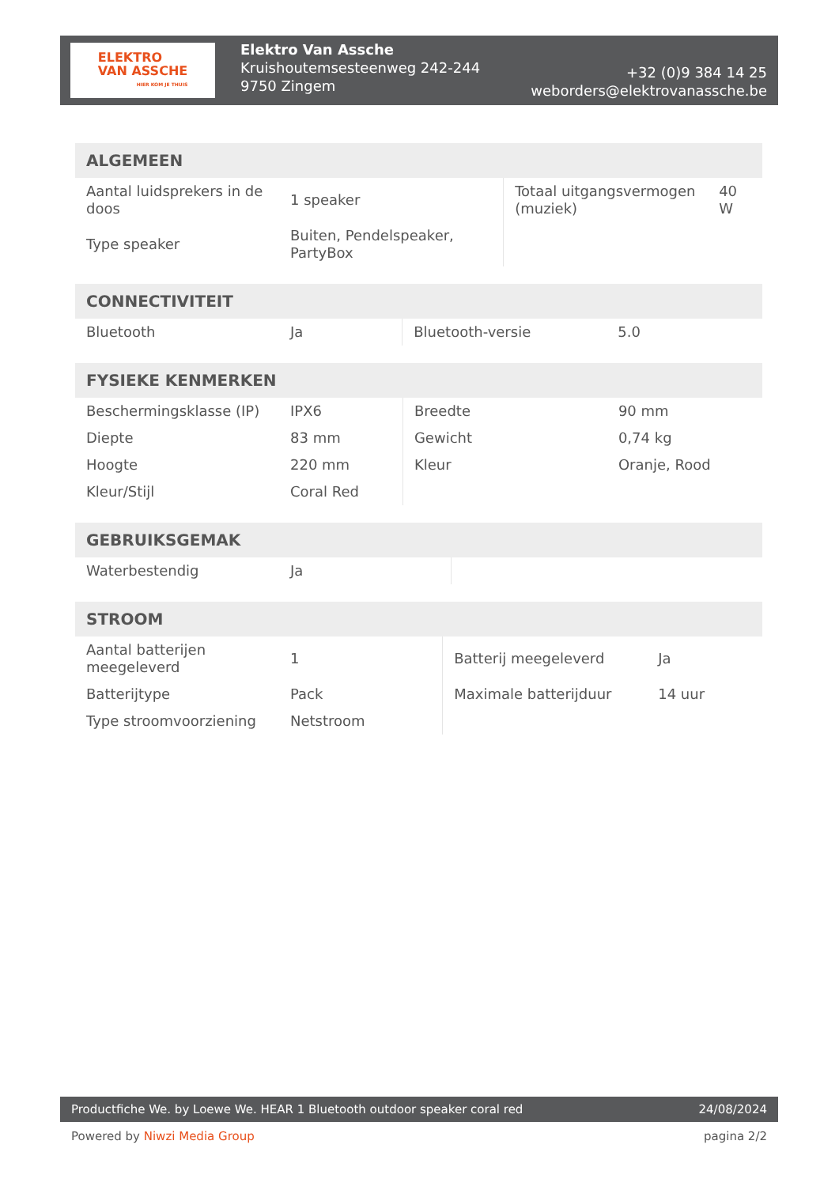ELEKTRO
VAN ASSCHE
HIER KOM JE THUIS
Elektro Van Assche
Kruishoutemsesteenweg 242-244
9750 Zingem
+32 (0)9 384 14 25
weborders@elektrovanassche.be
| ALGEMEEN | | | |
| --- | --- | --- | --- |
| Aantal luidsprekers in de doos | 1 speaker | Totaal uitgangsvermogen (muziek) | 40 W |
| Type speaker | Buiten, Pendelspeaker, PartyBox | | |
| CONNECTIVITEIT | | | |
| --- | --- | --- | --- |
| Bluetooth | Ja | Bluetooth-versie | 5.0 |
| FYSIEKE KENMERKEN | | | |
| --- | --- | --- | --- |
| Beschermingsklasse (IP) | IPX6 | Breedte | 90 mm |
| Diepte | 83 mm | Gewicht | 0,74 kg |
| Hoogte | 220 mm | Kleur | Oranje, Rood |
| Kleur/Stijl | Coral Red | | |
| GEBRUIKSGEMAK | | | |
| --- | --- | --- | --- |
| Waterbestendig | Ja | | |
| STROOM | | | |
| --- | --- | --- | --- |
| Aantal batterijen meegeleverd | 1 | Batterij meegeleverd | Ja |
| Batterijtype | Pack | Maximale batterijduur | 14 uur |
| Type stroomvoorziening | Netstroom | | |
Productfiche We. by Loewe We. HEAR 1 Bluetooth outdoor speaker coral red 24/08/2024
Powered by Niwzi Media Group pagina 2/2